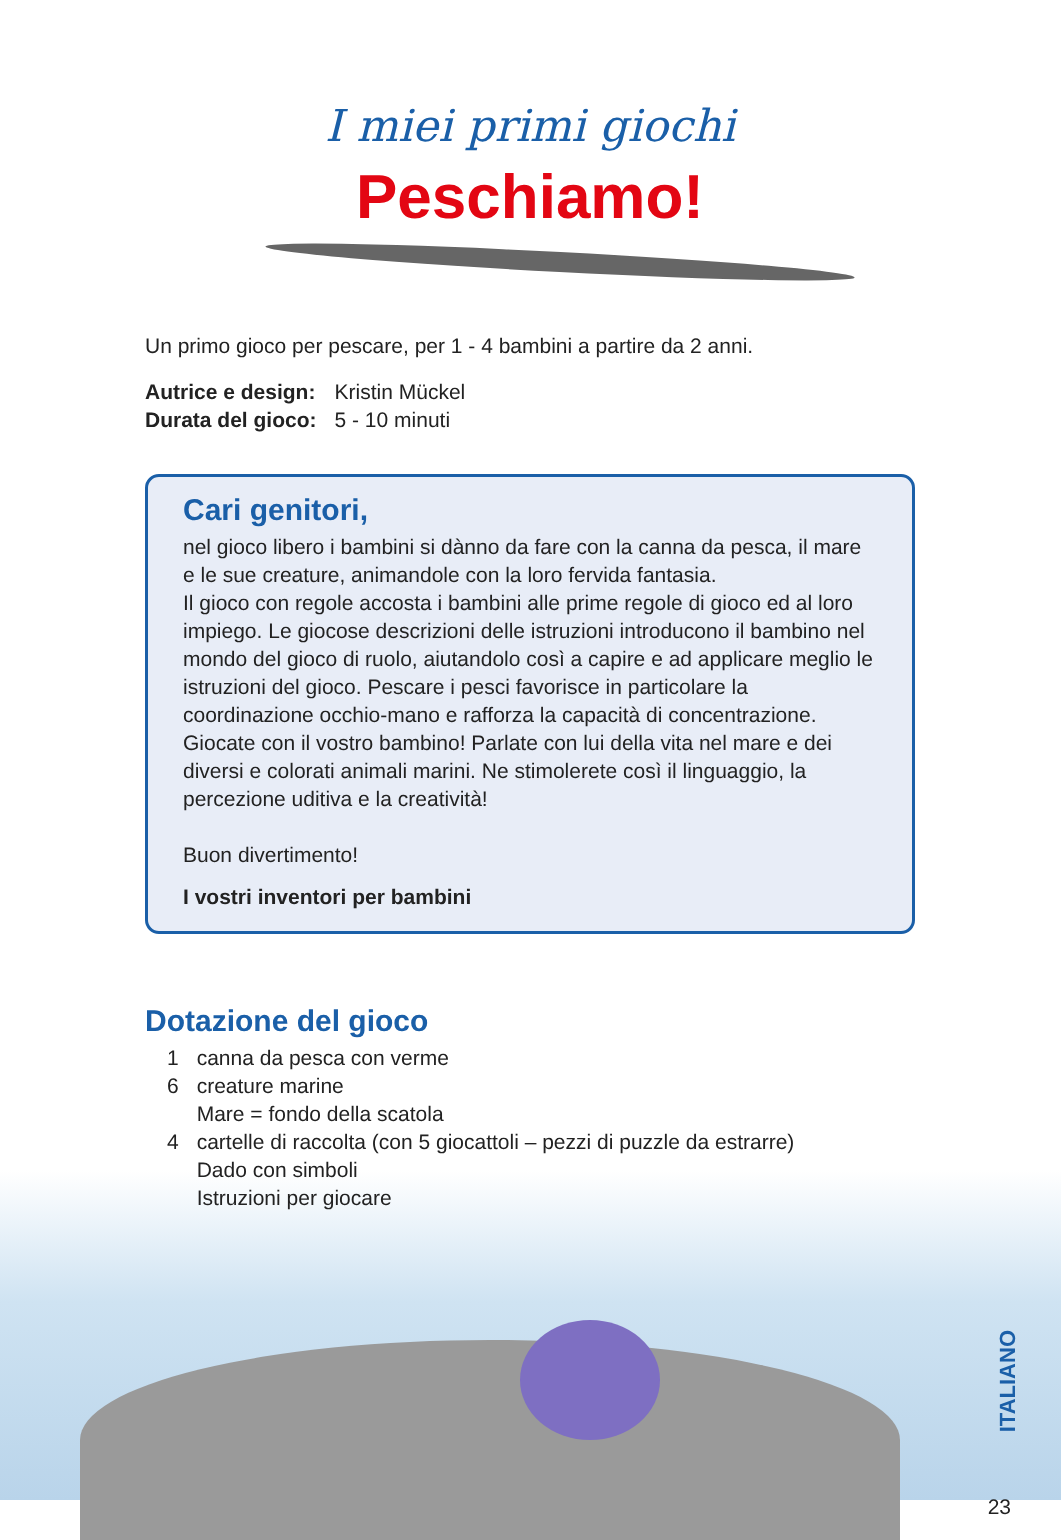I miei primi giochi
Peschiamo!
Un primo gioco per pescare, per 1 - 4 bambini a partire da 2 anni.
| Autrice e design: | Kristin Mückel |
| Durata del gioco: | 5 - 10 minuti |
Cari genitori,
nel gioco libero i bambini si dànno da fare con la canna da pesca, il mare e le sue creature, animandole con la loro fervida fantasia.
Il gioco con regole accosta i bambini alle prime regole di gioco ed al loro impiego. Le giocose descrizioni delle istruzioni introducono il bambino nel mondo del gioco di ruolo, aiutandolo così a capire e ad applicare meglio le istruzioni del gioco. Pescare i pesci favorisce in particolare la coordinazione occhio-mano e rafforza la capacità di concentrazione.
Giocate con il vostro bambino! Parlate con lui della vita nel mare e dei diversi e colorati animali marini. Ne stimolerete così il linguaggio, la percezione uditiva e la creatività!
Buon divertimento!
I vostri inventori per bambini
Dotazione del gioco
| 1 | canna da pesca con verme |
| 6 | creature marine |
| | Mare = fondo della scatola |
| 4 | cartelle di raccolta (con 5 giocattoli – pezzi di puzzle da estrarre) |
| | Dado con simboli |
| | Istruzioni per giocare |
ITALIANO
23